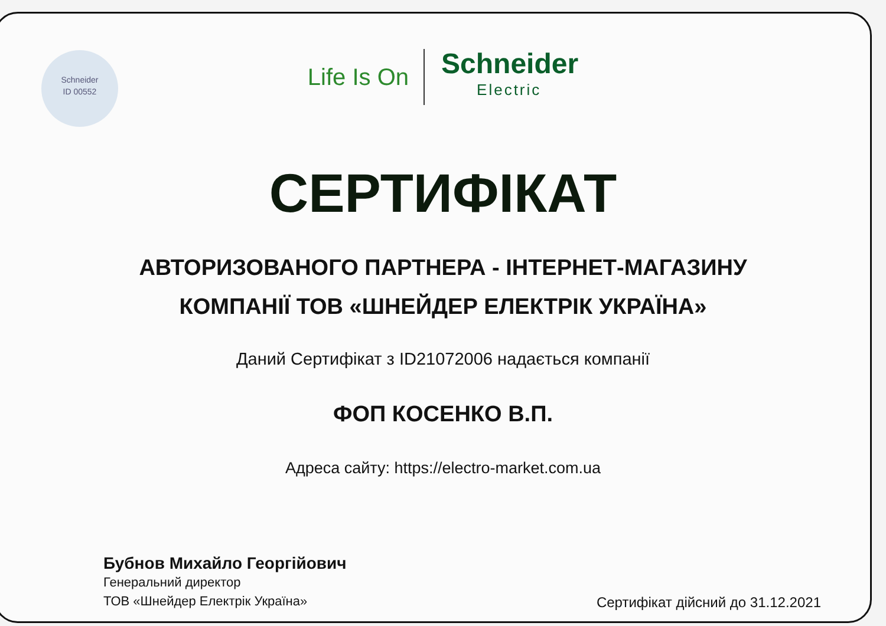Schneider
ID 00552
Life Is On
Schneider
Electric
СЕРТИФІКАТ
АВТОРИЗОВАНОГО ПАРТНЕРА - ІНТЕРНЕТ-МАГАЗИНУ
КОМПАНІЇ ТОВ «ШНЕЙДЕР ЕЛЕКТРІК УКРАЇНА»
Даний Сертифікат з ID21072006 надається компанії
ФОП КОСЕНКО В.П.
Адреса сайту: https://electro-market.com.ua
Бубнов Михайло Георгійович
Генеральний директор
ТОВ «Шнейдер Електрік Україна»
Сертифікат дійсний до 31.12.2021